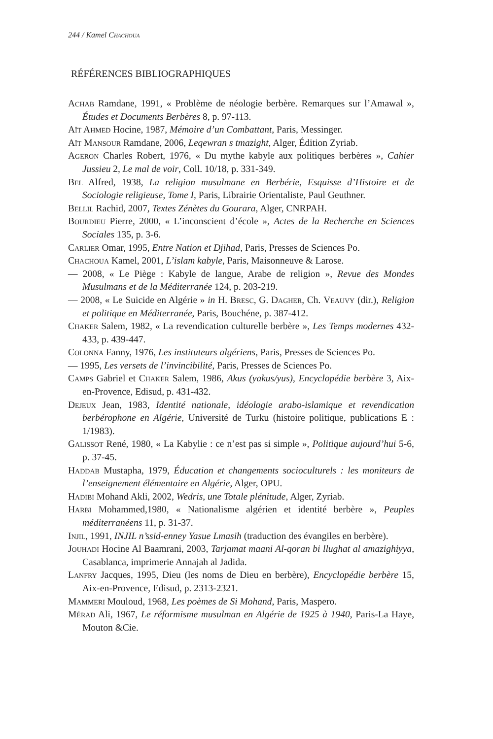244 / Kamel Chachoua
RÉFÉRENCES BIBLIOGRAPHIQUES
Achab Ramdane, 1991, « Problème de néologie berbère. Remarques sur l’Amawal », Études et Documents Berbères 8, p. 97-113.
Aït Ahmed Hocine, 1987, Mémoire d’un Combattant, Paris, Messinger.
Aït Mansour Ramdane, 2006, Leqewran s tmazight, Alger, Édition Zyriab.
Ageron Charles Robert, 1976, « Du mythe kabyle aux politiques berbères », Cahier Jussieu 2, Le mal de voir, Coll. 10/18, p. 331-349.
Bel Alfred, 1938, La religion musulmane en Berbérie, Esquisse d’Histoire et de Sociologie religieuse, Tome I, Paris, Librairie Orientaliste, Paul Geuthner.
Bellil Rachid, 2007, Textes Zénètes du Gourara, Alger, CNRPAH.
Bourdieu Pierre, 2000, « L’inconscient d’école », Actes de la Recherche en Sciences Sociales 135, p. 3-6.
Carlier Omar, 1995, Entre Nation et Djihad, Paris, Presses de Sciences Po.
Chachoua Kamel, 2001, L’islam kabyle, Paris, Maisonneuve & Larose.
— 2008, « Le Piège : Kabyle de langue, Arabe de religion », Revue des Mondes Musulmans et de la Méditerranée 124, p. 203-219.
— 2008, « Le Suicide en Algérie » in H. Bresc, G. Dagher, Ch. Veauvy (dir.), Religion et politique en Méditerranée, Paris, Bouchéne, p. 387-412.
Chaker Salem, 1982, « La revendication culturelle berbère », Les Temps modernes 432-433, p. 439-447.
Colonna Fanny, 1976, Les instituteurs algériens, Paris, Presses de Sciences Po.
— 1995, Les versets de l’invincibilité, Paris, Presses de Sciences Po.
Camps Gabriel et Chaker Salem, 1986, Akus (yakus/yus), Encyclopédie berbère 3, Aix-en-Provence, Edisud, p. 431-432.
Dejeux Jean, 1983, Identité nationale, idéologie arabo-islamique et revendication berbérophone en Algérie, Université de Turku (histoire politique, publications E : 1/1983).
Galissot René, 1980, « La Kabylie : ce n’est pas si simple », Politique aujourd’hui 5-6, p. 37-45.
Haddab Mustapha, 1979, Éducation et changements socioculturels : les moniteurs de l’enseignement élémentaire en Algérie, Alger, OPU.
Hadibi Mohand Akli, 2002, Wedris, une Totale plénitude, Alger, Zyriab.
Harbi Mohammed,1980, « Nationalisme algérien et identité berbère », Peuples méditerranéens 11, p. 31-37.
Injil, 1991, INJIL n’ssid-enney Yasue Lmasih (traduction des évangiles en berbère).
Jouhadi Hocine Al Baamrani, 2003, Tarjamat maani Al-qoran bi llughat al amazighiyya, Casablanca, imprimerie Annajah al Jadida.
Lanfry Jacques, 1995, Dieu (les noms de Dieu en berbère), Encyclopédie berbère 15, Aix-en-Provence, Edisud, p. 2313-2321.
Mammeri Mouloud, 1968, Les poèmes de Si Mohand, Paris, Maspero.
Mérad Ali, 1967, Le réformisme musulman en Algérie de 1925 à 1940, Paris-La Haye, Mouton &Cie.